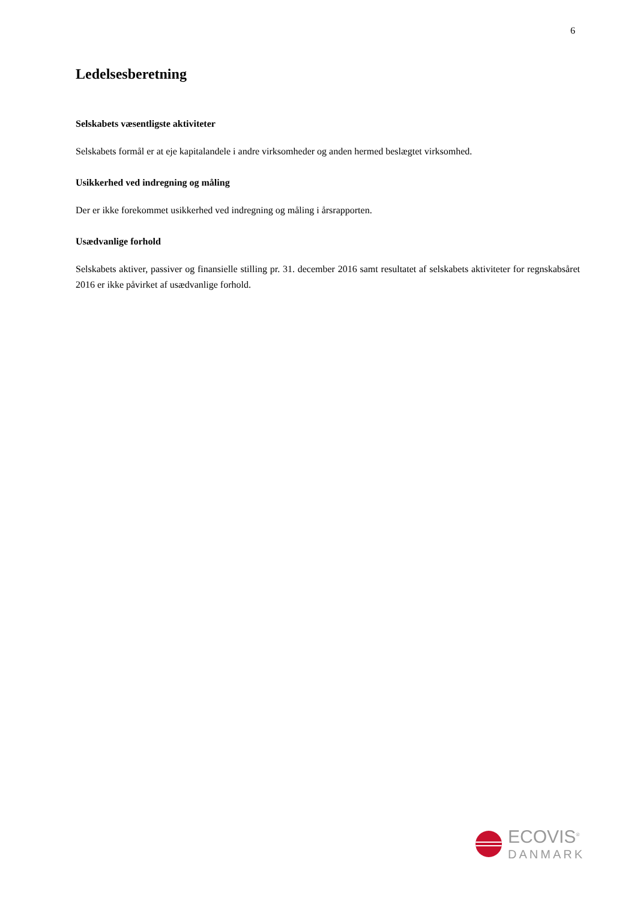6
Ledelsesberetning
Selskabets væsentligste aktiviteter
Selskabets formål er at eje kapitalandele i andre virksomheder og anden hermed beslægtet virksomhed.
Usikkerhed ved indregning og måling
Der er ikke forekommet usikkerhed ved indregning og måling i årsrapporten.
Usædvanlige forhold
Selskabets aktiver, passiver og finansielle stilling pr. 31. december 2016 samt resultatet af selskabets aktiviteter for regnskabsåret 2016 er ikke påvirket af usædvanlige forhold.
ECOVIS<sup>®</sup>
DANMARK